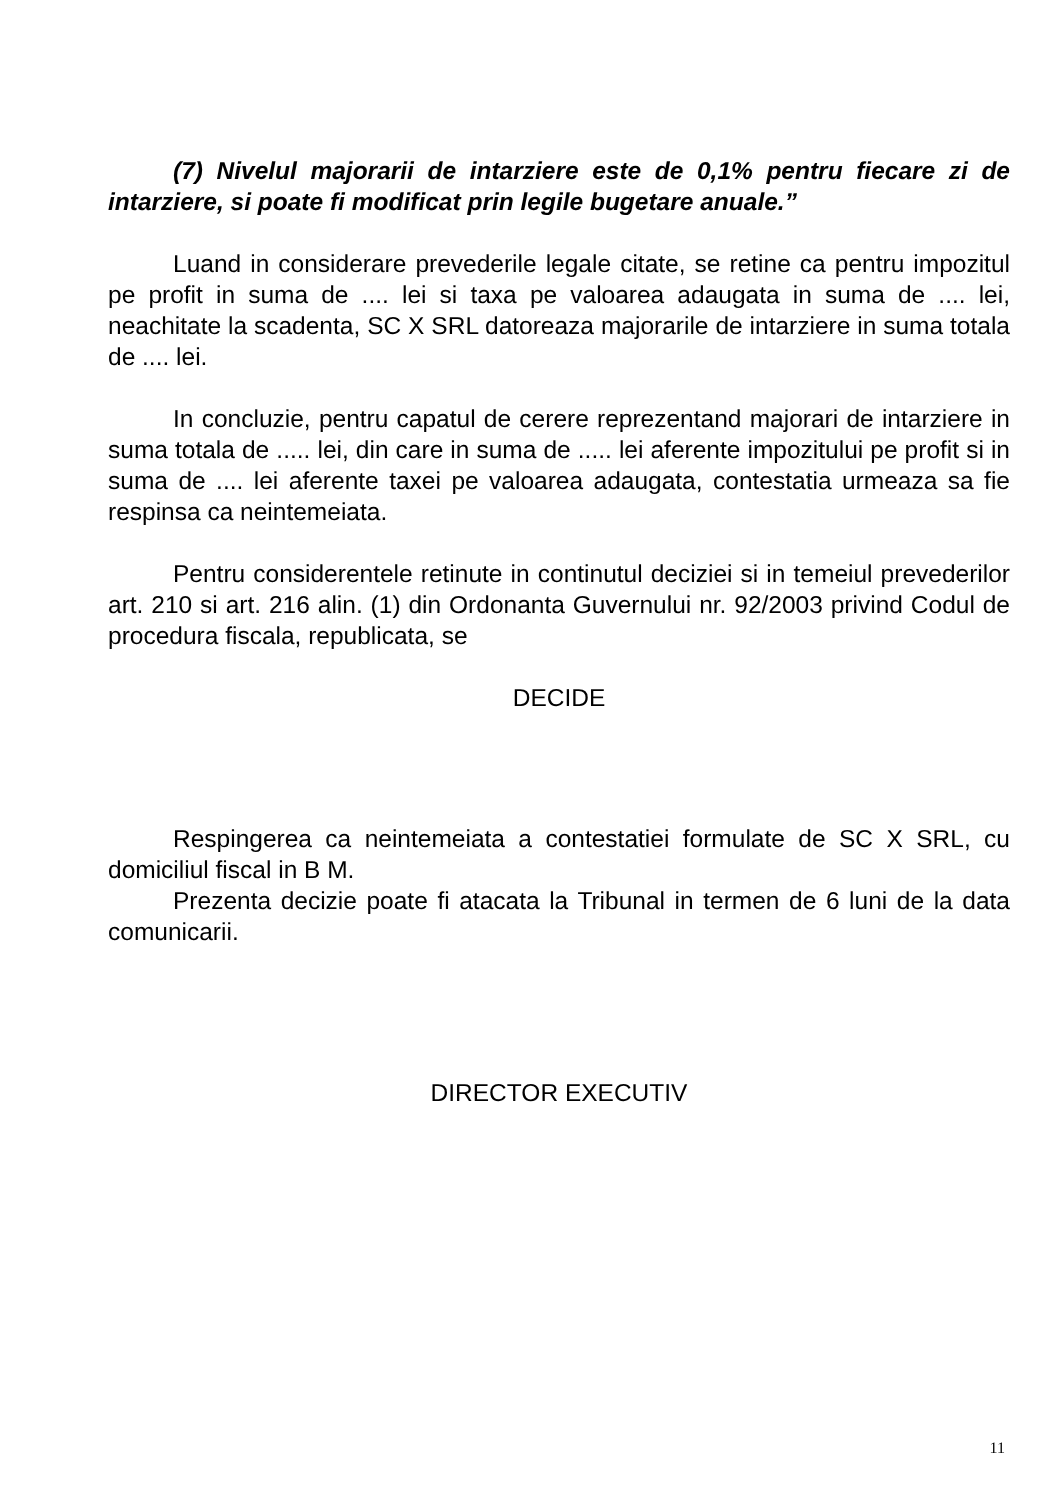(7) Nivelul majorarii de intarziere este de 0,1% pentru fiecare zi de intarziere, si poate fi modificat prin legile bugetare anuale.”
Luand in considerare prevederile legale citate, se retine ca pentru impozitul pe profit in suma de .... lei si taxa pe valoarea adaugata in suma de .... lei, neachitate la scadenta, SC X SRL datoreaza majorarile de intarziere in suma totala de .... lei.
In concluzie, pentru capatul de cerere reprezentand majorari de intarziere in suma totala de ..... lei, din care in suma de ..... lei aferente impozitului pe profit si in suma de .... lei aferente taxei pe valoarea adaugata, contestatia urmeaza sa fie respinsa ca neintemeiata.
Pentru considerentele retinute in continutul deciziei si in temeiul prevederilor art. 210 si art. 216 alin. (1) din Ordonanta Guvernului nr. 92/2003 privind Codul de procedura fiscala, republicata, se
DECIDE
Respingerea ca neintemeiata a contestatiei formulate de SC X SRL, cu domiciliul fiscal in B M.
Prezenta decizie poate fi atacata la Tribunal in termen de 6 luni de la data comunicarii.
DIRECTOR EXECUTIV
11